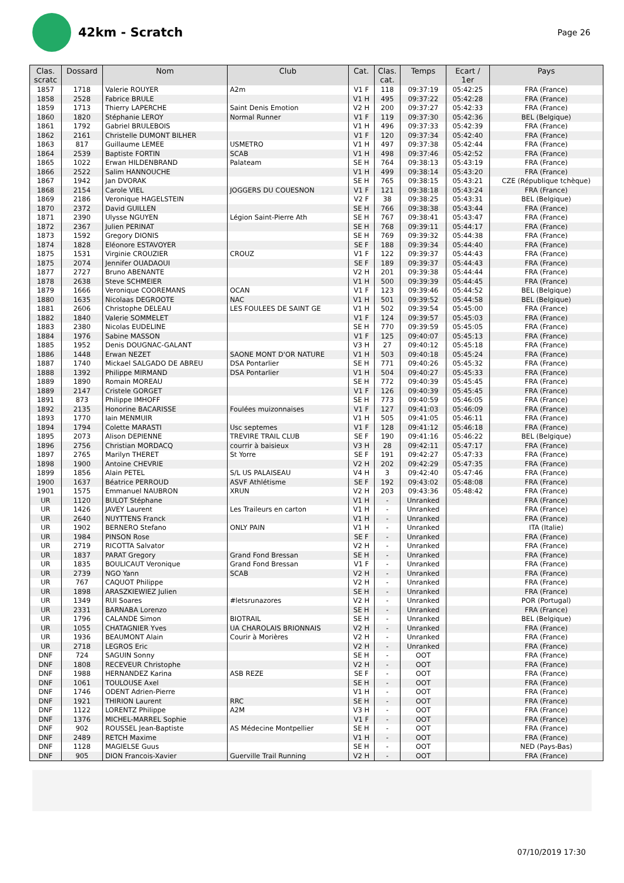42km - Scratch
Page 26
| Clas. scratc | Dossard | Nom | Club | Cat. | Clas. cat. | Temps | Ecart / 1er | Pays |
| --- | --- | --- | --- | --- | --- | --- | --- | --- |
| 1857 | 1718 | Valerie ROUYER | A2m | V1 F | 118 | 09:37:19 | 05:42:25 | FRA (France) |
| 1858 | 2528 | Fabrice BRULE | | V1 H | 495 | 09:37:22 | 05:42:28 | FRA (France) |
| 1859 | 1713 | Thierry LAPERCHE | Saint Denis Emotion | V2 H | 200 | 09:37:27 | 05:42:33 | FRA (France) |
| 1860 | 1820 | Stéphanie LEROY | Normal Runner | V1 F | 119 | 09:37:30 | 05:42:36 | BEL (Belgique) |
| 1861 | 1792 | Gabriel BRULEBOIS | | V1 H | 496 | 09:37:33 | 05:42:39 | FRA (France) |
| 1862 | 2161 | Christelle DUMONT BILHER | | V1 F | 120 | 09:37:34 | 05:42:40 | FRA (France) |
| 1863 | 817 | Guillaume LEMEE | USMETRO | V1 H | 497 | 09:37:38 | 05:42:44 | FRA (France) |
| 1864 | 2539 | Baptiste FORTIN | SCAB | V1 H | 498 | 09:37:46 | 05:42:52 | FRA (France) |
| 1865 | 1022 | Erwan HILDENBRAND | Palateam | SE H | 764 | 09:38:13 | 05:43:19 | FRA (France) |
| 1866 | 2522 | Salim HANNOUCHE | | V1 H | 499 | 09:38:14 | 05:43:20 | FRA (France) |
| 1867 | 1942 | Jan DVORAK | | SE H | 765 | 09:38:15 | 05:43:21 | CZE (République tchèque) |
| 1868 | 2154 | Carole VIEL | JOGGERS DU COUESNON | V1 F | 121 | 09:38:18 | 05:43:24 | FRA (France) |
| 1869 | 2186 | Veronique HAGELSTEIN | | V2 F | 38 | 09:38:25 | 05:43:31 | BEL (Belgique) |
| 1870 | 2372 | David GUILLEN | | SE H | 766 | 09:38:38 | 05:43:44 | FRA (France) |
| 1871 | 2390 | Ulysse NGUYEN | Légion Saint-Pierre Ath | SE H | 767 | 09:38:41 | 05:43:47 | FRA (France) |
| 1872 | 2367 | Julien PERINAT | | SE H | 768 | 09:39:11 | 05:44:17 | FRA (France) |
| 1873 | 1592 | Gregory DIONIS | | SE H | 769 | 09:39:32 | 05:44:38 | FRA (France) |
| 1874 | 1828 | Eléonore ESTAVOYER | | SE F | 188 | 09:39:34 | 05:44:40 | FRA (France) |
| 1875 | 1531 | Virginie CROUZIER | CROUZ | V1 F | 122 | 09:39:37 | 05:44:43 | FRA (France) |
| 1875 | 2074 | Jennifer OUADAOUI | | SE F | 189 | 09:39:37 | 05:44:43 | FRA (France) |
| 1877 | 2727 | Bruno ABENANTE | | V2 H | 201 | 09:39:38 | 05:44:44 | FRA (France) |
| 1878 | 2638 | Steve SCHMEIER | | V1 H | 500 | 09:39:39 | 05:44:45 | FRA (France) |
| 1879 | 1666 | Veronique COOREMANS | OCAN | V1 F | 123 | 09:39:46 | 05:44:52 | BEL (Belgique) |
| 1880 | 1635 | Nicolaas DEGROOTE | NAC | V1 H | 501 | 09:39:52 | 05:44:58 | BEL (Belgique) |
| 1881 | 2606 | Christophe DELEAU | LES FOULEES DE SAINT GE | V1 H | 502 | 09:39:54 | 05:45:00 | FRA (France) |
| 1882 | 1840 | Valerie SOMMELET | | V1 F | 124 | 09:39:57 | 05:45:03 | FRA (France) |
| 1883 | 2380 | Nicolas EUDELINE | | SE H | 770 | 09:39:59 | 05:45:05 | FRA (France) |
| 1884 | 1976 | Sabine MASSON | | V1 F | 125 | 09:40:07 | 05:45:13 | FRA (France) |
| 1885 | 1952 | Denis DOUGNAC-GALANT | | V3 H | 27 | 09:40:12 | 05:45:18 | FRA (France) |
| 1886 | 1448 | Erwan NEZET | SAONE MONT D'OR NATURE | V1 H | 503 | 09:40:18 | 05:45:24 | FRA (France) |
| 1887 | 1740 | Mickael SALGADO DE ABREU | DSA Pontarlier | SE H | 771 | 09:40:26 | 05:45:32 | FRA (France) |
| 1888 | 1392 | Philippe MIRMAND | DSA Pontarlier | V1 H | 504 | 09:40:27 | 05:45:33 | FRA (France) |
| 1889 | 1890 | Romain MOREAU | | SE H | 772 | 09:40:39 | 05:45:45 | FRA (France) |
| 1889 | 2147 | Cristele GORGET | | V1 F | 126 | 09:40:39 | 05:45:45 | FRA (France) |
| 1891 | 873 | Philippe IMHOFF | | SE H | 773 | 09:40:59 | 05:46:05 | FRA (France) |
| 1892 | 2135 | Honorine BACARISSE | Foulées muizonnaises | V1 F | 127 | 09:41:03 | 05:46:09 | FRA (France) |
| 1893 | 1770 | Iain MENMUIR | | V1 H | 505 | 09:41:05 | 05:46:11 | FRA (France) |
| 1894 | 1794 | Colette MARASTI | Usc septemes | V1 F | 128 | 09:41:12 | 05:46:18 | FRA (France) |
| 1895 | 2073 | Alison DEPIENNE | TREVIRE TRAIL CLUB | SE F | 190 | 09:41:16 | 05:46:22 | BEL (Belgique) |
| 1896 | 2756 | Christian MORDACQ | courrir à baisieux | V3 H | 28 | 09:42:11 | 05:47:17 | FRA (France) |
| 1897 | 2765 | Marilyn THERET | St Yorre | SE F | 191 | 09:42:27 | 05:47:33 | FRA (France) |
| 1898 | 1900 | Antoine CHEVRIE | | V2 H | 202 | 09:42:29 | 05:47:35 | FRA (France) |
| 1899 | 1856 | Alain PETEL | S/L US PALAISEAU | V4 H | 3 | 09:42:40 | 05:47:46 | FRA (France) |
| 1900 | 1637 | Béatrice PERROUD | ASVF Athlétisme | SE F | 192 | 09:43:02 | 05:48:08 | FRA (France) |
| 1901 | 1575 | Emmanuel NAUBRON | XRUN | V2 H | 203 | 09:43:36 | 05:48:42 | FRA (France) |
| UR | 1120 | BULOT Stéphane | | V1 H | - | Unranked | | FRA (France) |
| UR | 1426 | JAVEY Laurent | Les Traileurs en carton | V1 H | - | Unranked | | FRA (France) |
| UR | 2640 | NUYTTENS Franck | | V1 H | - | Unranked | | FRA (France) |
| UR | 1902 | BERNERO Stefano | ONLY PAIN | V1 H | - | Unranked | | ITA (Italie) |
| UR | 1984 | PINSON Rose | | SE F | - | Unranked | | FRA (France) |
| UR | 2719 | RICOTTA Salvator | | V2 H | - | Unranked | | FRA (France) |
| UR | 1837 | PARAT Gregory | Grand Fond Bressan | SE H | - | Unranked | | FRA (France) |
| UR | 1835 | BOULICAUT Veronique | Grand Fond Bressan | V1 F | - | Unranked | | FRA (France) |
| UR | 2739 | NGO Yann | SCAB | V2 H | - | Unranked | | FRA (France) |
| UR | 767 | CAQUOT Philippe | | V2 H | - | Unranked | | FRA (France) |
| UR | 1898 | ARASZKIEWIEZ Julien | | SE H | - | Unranked | | FRA (France) |
| UR | 1349 | RUI Soares | #letsrunazores | V2 H | - | Unranked | | POR (Portugal) |
| UR | 2331 | BARNABA Lorenzo | | SE H | - | Unranked | | FRA (France) |
| UR | 1796 | CALANDE Simon | BIOTRAIL | SE H | - | Unranked | | BEL (Belgique) |
| UR | 1055 | CHATAGNIER Yves | UA CHAROLAIS BRIONNAIS | V2 H | - | Unranked | | FRA (France) |
| UR | 1936 | BEAUMONT Alain | Courir à Morières | V2 H | - | Unranked | | FRA (France) |
| UR | 2718 | LEGROS Eric | | V2 H | - | Unranked | | FRA (France) |
| DNF | 724 | SAGUIN Sonny | | SE H | - | OOT | | FRA (France) |
| DNF | 1808 | RECEVEUR Christophe | | V2 H | - | OOT | | FRA (France) |
| DNF | 1988 | HERNANDEZ Karina | ASB REZE | SE F | - | OOT | | FRA (France) |
| DNF | 1061 | TOULOUSE Axel | | SE H | - | OOT | | FRA (France) |
| DNF | 1746 | ODENT Adrien-Pierre | | V1 H | - | OOT | | FRA (France) |
| DNF | 1921 | THIRION Laurent | RRC | SE H | - | OOT | | FRA (France) |
| DNF | 1122 | LORENTZ Philippe | A2M | V3 H | - | OOT | | FRA (France) |
| DNF | 1376 | MICHEL-MARREL Sophie | | V1 F | - | OOT | | FRA (France) |
| DNF | 902 | ROUSSEL Jean-Baptiste | AS Médecine Montpellier | SE H | - | OOT | | FRA (France) |
| DNF | 2489 | RETCH Maxime | | V1 H | - | OOT | | FRA (France) |
| DNF | 1128 | MAGIELSE Guus | | SE H | - | OOT | | NED (Pays-Bas) |
| DNF | 905 | DION Francois-Xavier | Guerville Trail Running | V2 H | - | OOT | | FRA (France) |
07/10/2019 17:30